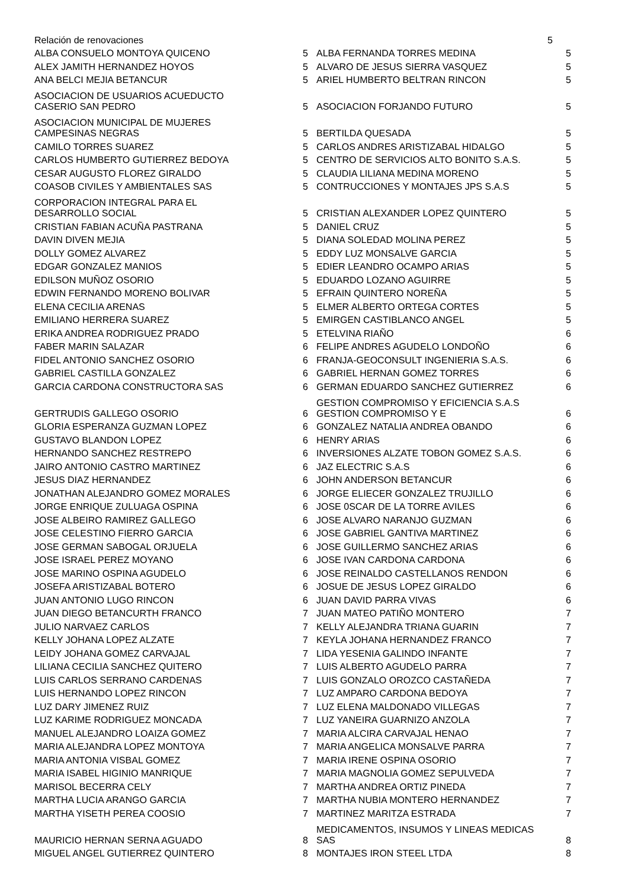| Relación de renovaciones | | | 5 |
| ALBA CONSUELO MONTOYA QUICENO | 5 | ALBA FERNANDA TORRES MEDINA | 5 |
| ALEX JAMITH HERNANDEZ HOYOS | 5 | ALVARO DE JESUS SIERRA VASQUEZ | 5 |
| ANA BELCI MEJIA BETANCUR | 5 | ARIEL HUMBERTO BELTRAN RINCON | 5 |
| ASOCIACION DE USUARIOS ACUEDUCTO CASERIO SAN PEDRO | 5 | ASOCIACION FORJANDO FUTURO | 5 |
| ASOCIACION MUNICIPAL DE MUJERES CAMPESINAS NEGRAS | 5 | BERTILDA QUESADA | 5 |
| CAMILO TORRES SUAREZ | 5 | CARLOS ANDRES ARISTIZABAL HIDALGO | 5 |
| CARLOS HUMBERTO GUTIERREZ BEDOYA | 5 | CENTRO DE SERVICIOS ALTO BONITO S.A.S. | 5 |
| CESAR AUGUSTO FLOREZ GIRALDO | 5 | CLAUDIA LILIANA MEDINA MORENO | 5 |
| COASOB CIVILES Y AMBIENTALES SAS | 5 | CONTRUCCIONES Y MONTAJES JPS S.A.S | 5 |
| CORPORACION INTEGRAL PARA EL DESARROLLO SOCIAL | 5 | CRISTIAN ALEXANDER LOPEZ QUINTERO | 5 |
| CRISTIAN FABIAN ACUÑA PASTRANA | 5 | DANIEL CRUZ | 5 |
| DAVIN DIVEN MEJIA | 5 | DIANA SOLEDAD MOLINA PEREZ | 5 |
| DOLLY GOMEZ ALVAREZ | 5 | EDDY LUZ MONSALVE GARCIA | 5 |
| EDGAR GONZALEZ MANIOS | 5 | EDIER LEANDRO OCAMPO ARIAS | 5 |
| EDILSON MUÑOZ OSORIO | 5 | EDUARDO LOZANO AGUIRRE | 5 |
| EDWIN FERNANDO MORENO BOLIVAR | 5 | EFRAIN QUINTERO NOREÑA | 5 |
| ELENA CECILIA ARENAS | 5 | ELMER ALBERTO ORTEGA CORTES | 5 |
| EMILIANO HERRERA SUAREZ | 5 | EMIRGEN CASTIBLANCO ANGEL | 5 |
| ERIKA ANDREA RODRIGUEZ PRADO | 5 | ETELVINA RIAÑO | 6 |
| FABER MARIN SALAZAR | 6 | FELIPE ANDRES AGUDELO LONDOÑO | 6 |
| FIDEL ANTONIO SANCHEZ OSORIO | 6 | FRANJA-GEOCONSULT INGENIERIA S.A.S. | 6 |
| GABRIEL CASTILLA GONZALEZ | 6 | GABRIEL HERNAN GOMEZ TORRES | 6 |
| GARCIA CARDONA CONSTRUCTORA SAS | 6 | GERMAN EDUARDO SANCHEZ GUTIERREZ | 6 |
| GERTRUDIS GALLEGO OSORIO | 6 | GESTION COMPROMISO Y EFICIENCIA S.A.S GESTION COMPROMISO Y E | 6 |
| GLORIA ESPERANZA GUZMAN LOPEZ | 6 | GONZALEZ NATALIA ANDREA OBANDO | 6 |
| GUSTAVO BLANDON LOPEZ | 6 | HENRY ARIAS | 6 |
| HERNANDO SANCHEZ RESTREPO | 6 | INVERSIONES ALZATE TOBON GOMEZ S.A.S. | 6 |
| JAIRO ANTONIO CASTRO MARTINEZ | 6 | JAZ ELECTRIC S.A.S | 6 |
| JESUS DIAZ HERNANDEZ | 6 | JOHN ANDERSON BETANCUR | 6 |
| JONATHAN ALEJANDRO GOMEZ MORALES | 6 | JORGE ELIECER GONZALEZ TRUJILLO | 6 |
| JORGE ENRIQUE ZULUAGA OSPINA | 6 | JOSE 0SCAR DE LA TORRE AVILES | 6 |
| JOSE ALBEIRO RAMIREZ GALLEGO | 6 | JOSE ALVARO NARANJO GUZMAN | 6 |
| JOSE CELESTINO FIERRO GARCIA | 6 | JOSE GABRIEL GANTIVA MARTINEZ | 6 |
| JOSE GERMAN SABOGAL ORJUELA | 6 | JOSE GUILLERMO SANCHEZ ARIAS | 6 |
| JOSE ISRAEL PEREZ MOYANO | 6 | JOSE IVAN CARDONA CARDONA | 6 |
| JOSE MARINO OSPINA AGUDELO | 6 | JOSE REINALDO CASTELLANOS RENDON | 6 |
| JOSEFA ARISTIZABAL BOTERO | 6 | JOSUE DE JESUS LOPEZ GIRALDO | 6 |
| JUAN ANTONIO LUGO RINCON | 6 | JUAN DAVID PARRA VIVAS | 6 |
| JUAN DIEGO BETANCURTH FRANCO | 7 | JUAN MATEO PATIÑO MONTERO | 7 |
| JULIO NARVAEZ CARLOS | 7 | KELLY ALEJANDRA TRIANA GUARIN | 7 |
| KELLY JOHANA LOPEZ ALZATE | 7 | KEYLA JOHANA HERNANDEZ FRANCO | 7 |
| LEIDY JOHANA GOMEZ CARVAJAL | 7 | LIDA YESENIA GALINDO INFANTE | 7 |
| LILIANA CECILIA SANCHEZ QUITERO | 7 | LUIS ALBERTO AGUDELO PARRA | 7 |
| LUIS CARLOS SERRANO CARDENAS | 7 | LUIS GONZALO OROZCO CASTAÑEDA | 7 |
| LUIS HERNANDO LOPEZ RINCON | 7 | LUZ AMPARO CARDONA BEDOYA | 7 |
| LUZ DARY JIMENEZ RUIZ | 7 | LUZ ELENA MALDONADO VILLEGAS | 7 |
| LUZ KARIME RODRIGUEZ MONCADA | 7 | LUZ YANEIRA GUARNIZO ANZOLA | 7 |
| MANUEL ALEJANDRO LOAIZA GOMEZ | 7 | MARIA ALCIRA CARVAJAL HENAO | 7 |
| MARIA ALEJANDRA LOPEZ MONTOYA | 7 | MARIA ANGELICA MONSALVE PARRA | 7 |
| MARIA ANTONIA VISBAL GOMEZ | 7 | MARIA IRENE OSPINA OSORIO | 7 |
| MARIA ISABEL HIGINIO MANRIQUE | 7 | MARIA MAGNOLIA GOMEZ SEPULVEDA | 7 |
| MARISOL BECERRA CELY | 7 | MARTHA ANDREA ORTIZ PINEDA | 7 |
| MARTHA LUCIA ARANGO GARCIA | 7 | MARTHA NUBIA MONTERO HERNANDEZ | 7 |
| MARTHA YISETH PEREA COOSIO | 7 | MARTINEZ MARITZA ESTRADA | 7 |
| MAURICIO HERNAN SERNA AGUADO | 8 | MEDICAMENTOS, INSUMOS Y LINEAS MEDICAS SAS | 8 |
| MIGUEL ANGEL GUTIERREZ QUINTERO | 8 | MONTAJES IRON STEEL LTDA | 8 |